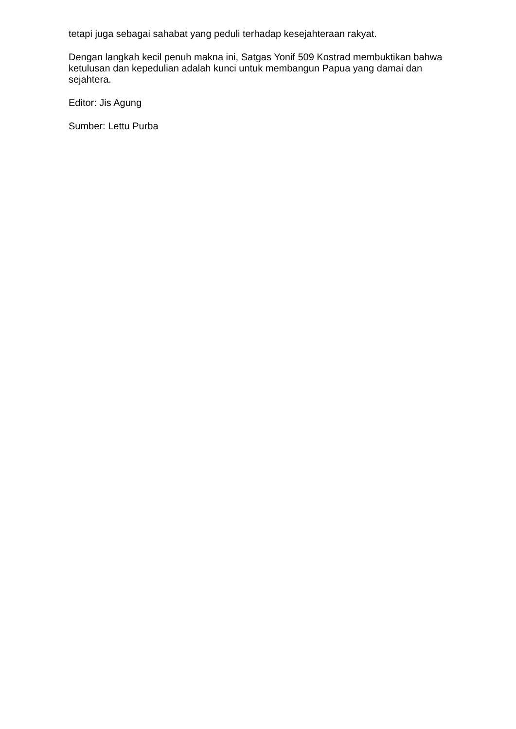tetapi juga sebagai sahabat yang peduli terhadap kesejahteraan rakyat.
Dengan langkah kecil penuh makna ini, Satgas Yonif 509 Kostrad membuktikan bahwa ketulusan dan kepedulian adalah kunci untuk membangun Papua yang damai dan sejahtera.
Editor: Jis Agung
Sumber: Lettu Purba